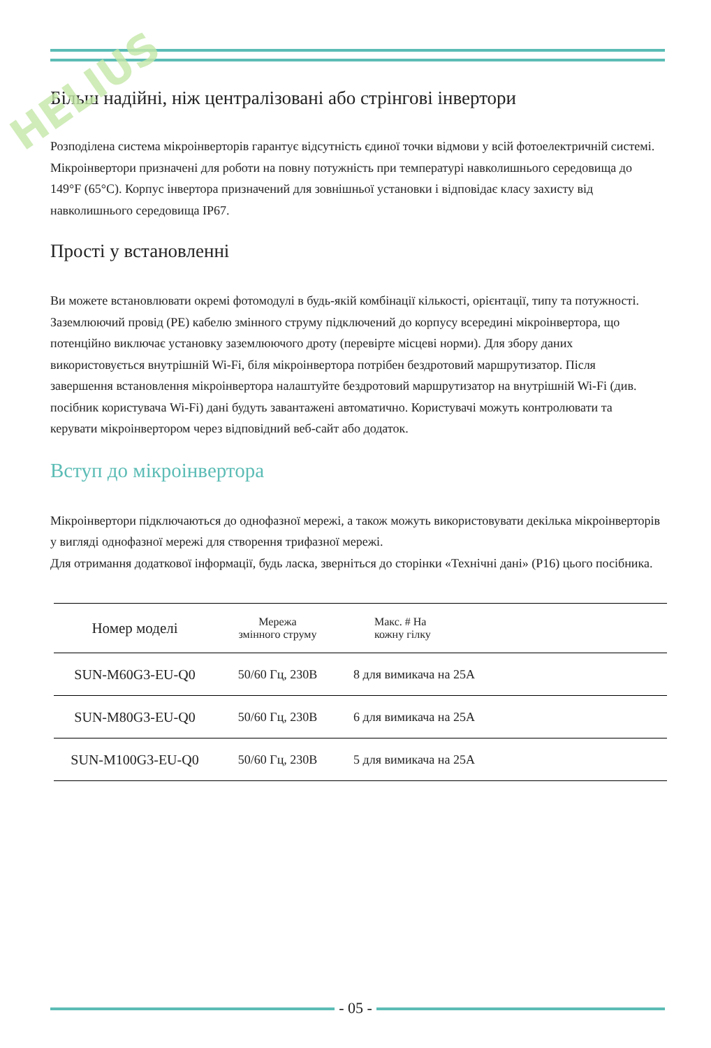HELIUS
Більш надійні, ніж централізовані або стрінгові інвертори
Розподілена система мікроінверторів гарантує відсутність єдиної точки відмови у всій фотоелектричній системі. Мікроінвертори призначені для роботи на повну потужність при температурі навколишнього середовища до 149°F (65°C). Корпус інвертора призначений для зовнішньої установки і відповідає класу захисту від навколишнього середовища IP67.
Прості у встановленні
Ви можете встановлювати окремі фотомодулі в будь-якій комбінації кількості, орієнтації, типу та потужності. Заземлюючий провід (PE) кабелю змінного струму підключений до корпусу всередині мікроінвертора, що потенційно виключає установку заземлюючого дроту (перевірте місцеві норми). Для збору даних використовується внутрішній Wi-Fi, біля мікроінвертора потрібен бездротовий маршрутизатор. Після завершення встановлення мікроінвертора налаштуйте бездротовий маршрутизатор на внутрішній Wi-Fi (див. посібник користувача Wi-Fi) дані будуть завантажені автоматично. Користувачі можуть контролювати та керувати мікроінвертором через відповідний веб-сайт або додаток.
Вступ до мікроінвертора
Мікроінвертори підключаються до однофазної мережі, а також можуть використовувати декілька мікроінверторів у вигляді однофазної мережі для створення трифазної мережі.
Для отримання додаткової інформації, будь ласка, зверніться до сторінки «Технічні дані» (P16) цього посібника.
| Номер моделі | Мережа змінного струму | Макс. # На кожну гілку |
| --- | --- | --- |
| SUN-M60G3-EU-Q0 | 50/60 Гц, 230В | 8 для вимикача на 25А |
| SUN-M80G3-EU-Q0 | 50/60 Гц, 230В | 6 для вимикача на 25А |
| SUN-M100G3-EU-Q0 | 50/60 Гц, 230В | 5 для вимикача на 25А |
- 05 -